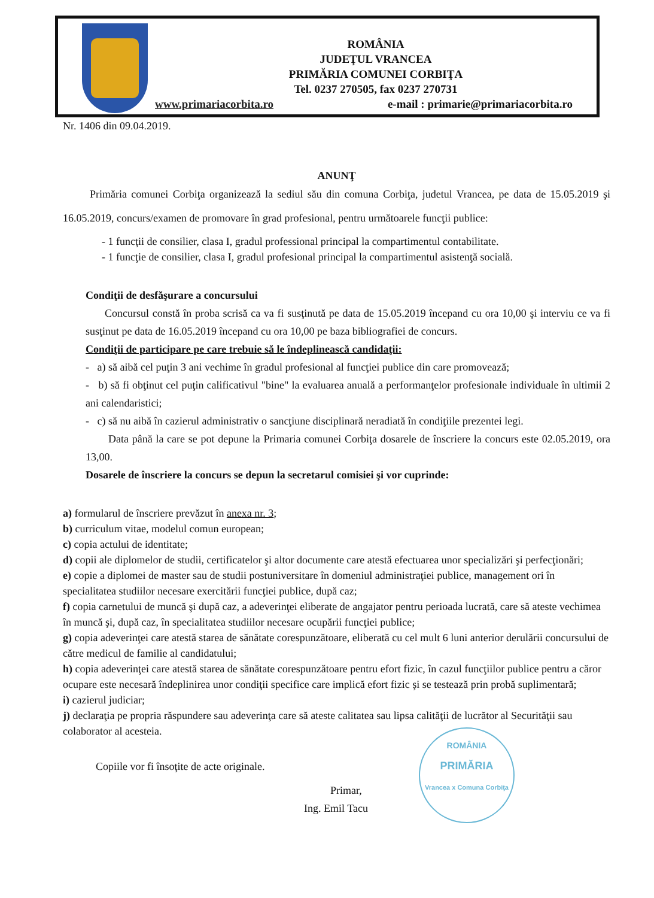ROMÂNIA
JUDEŢUL VRANCEA
PRIMĂRIA COMUNEI CORBIŢA
Tel. 0237 270505, fax 0237 270731
www.primariacorbita.ro e-mail : primarie@primariacorbita.ro
Nr. 1406 din 09.04.2019.
ANUNŢ
Primăria comunei Corbiţa organizează la sediul său din comuna Corbiţa, judetul Vrancea, pe data de 15.05.2019 şi 16.05.2019, concurs/examen de promovare în grad profesional, pentru următoarele funcţii publice:
- 1 funcţii de consilier, clasa I, gradul professional principal la compartimentul contabilitate.
- 1 funcţie de consilier, clasa I, gradul profesional principal la compartimentul asistenţă socială.
Condiţii de desfăşurare a concursului
Concursul constă în proba scrisă ca va fi susţinută pe data de 15.05.2019 începand cu ora 10,00 şi interviu ce va fi susţinut pe data de 16.05.2019 începand cu ora 10,00 pe baza bibliografiei de concurs.
Condiţii de participare pe care trebuie să le îndeplinească candidaţii:
- a) să aibă cel puţin 3 ani vechime în gradul profesional al funcţiei publice din care promovează;
- b) să fi obţinut cel puţin calificativul "bine" la evaluarea anuală a performanţelor profesionale individuale în ultimii 2 ani calendaristici;
- c) să nu aibă în cazierul administrativ o sancţiune disciplinară neradiată în condiţiile prezentei legi.
Data până la care se pot depune la Primaria comunei Corbiţa dosarele de înscriere la concurs este 02.05.2019, ora 13,00.
Dosarele de înscriere la concurs se depun la secretarul comisiei şi vor cuprinde:
a) formularul de înscriere prevăzut în anexa nr. 3;
b) curriculum vitae, modelul comun european;
c) copia actului de identitate;
d) copii ale diplomelor de studii, certificatelor şi altor documente care atestă efectuarea unor specializări şi perfecţionări;
e) copie a diplomei de master sau de studii postuniversitare în domeniul administraţiei publice, management ori în specialitatea studiilor necesare exercitării funcţiei publice, după caz;
f) copia carnetului de muncă şi după caz, a adeverinţei eliberate de angajator pentru perioada lucrată, care să ateste vechimea în muncă şi, după caz, în specialitatea studiilor necesare ocupării funcţiei publice;
g) copia adeverinţei care atestă starea de sănătate corespunzătoare, eliberată cu cel mult 6 luni anterior derulării concursului de către medicul de familie al candidatului;
h) copia adeverinţei care atestă starea de sănătate corespunzătoare pentru efort fizic, în cazul funcţiilor publice pentru a căror ocupare este necesară îndeplinirea unor condiţii specifice care implică efort fizic şi se testează prin probă suplimentară;
i) cazierul judiciar;
j) declaraţia pe propria răspundere sau adeverinţa care să ateste calitatea sau lipsa calităţii de lucrător al Securităţii sau colaborator al acesteia.
Copiile vor fi însoţite de acte originale.
Primar,
Ing. Emil Tacu
ROMÂNIA
PRIMĂRIA
Vrancea x Comuna Corbiţa